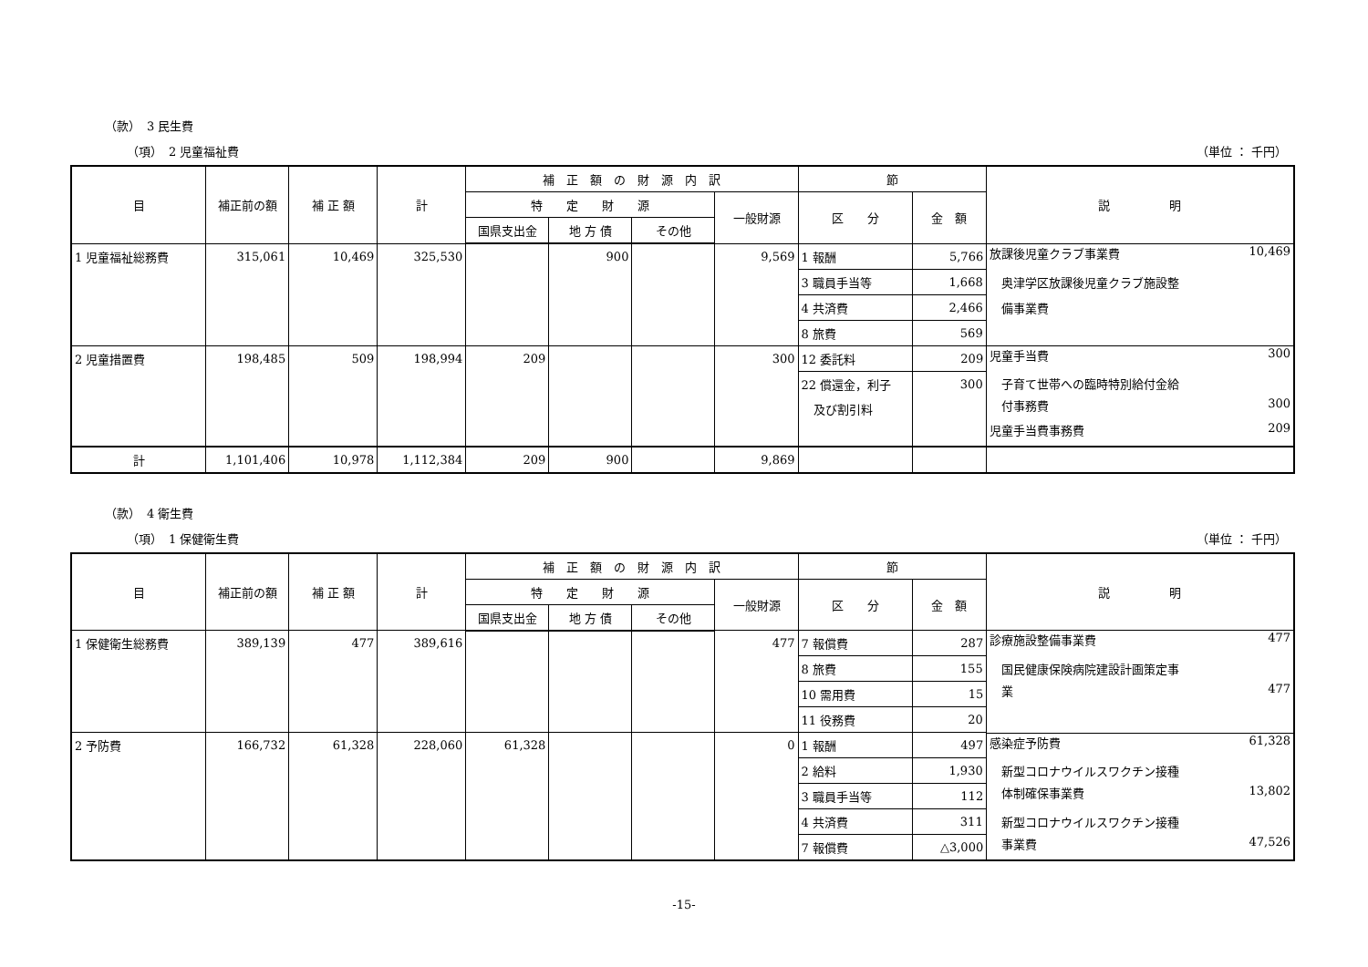（款）　3 民生費
（項）　2 児童福祉費 （単位 ： 千円）
| 目 | 補正前の額 | 補 正 額 | 計 | 補 正 額 の 財 源 内 訳 | | | | 節 | | 説 明 |
| --- | --- | --- | --- | --- | --- | --- | --- | --- | --- | --- |
| | | | | 特 定 財 源 | | | 一般財源 | 区 分 | 金 額 | |
| | | | | 国県支出金 | 地 方 債 | その他 | | | | |
| 1 児童福祉総務費 | 315,061 | 10,469 | 325,530 | | 900 | | 9,569 | 1 報酬 | 5,766 | 放課後児童クラブ事業費 10,469 |
| | | | | | | | | 3 職員手当等 | 1,668 | 奥津学区放課後児童クラブ施設整 |
| | | | | | | | | 4 共済費 | 2,466 | 備事業費 |
| | | | | | | | | 8 旅費 | 569 | |
| 2 児童措置費 | 198,485 | 509 | 198,994 | 209 | | | 300 | 12 委託料 | 209 | 児童手当費 300 |
| | | | | | | | | 22 償還金，利子 | 300 | 子育て世帯への臨時特別給付金給 |
| | | | | | | | | 及び割引料 | | 付事務費 300 |
| | | | | | | | | | | 児童手当費事務費 209 |
| 計 | 1,101,406 | 10,978 | 1,112,384 | 209 | 900 | | 9,869 | | | |
（款）　4 衛生費
（項）　1 保健衛生費 （単位 ： 千円）
| 目 | 補正前の額 | 補 正 額 | 計 | 補 正 額 の 財 源 内 訳 | | | | 節 | | 説 明 |
| --- | --- | --- | --- | --- | --- | --- | --- | --- | --- | --- |
| | | | | 特 定 財 源 | | | 一般財源 | 区 分 | 金 額 | |
| | | | | 国県支出金 | 地 方 債 | その他 | | | | |
| 1 保健衛生総務費 | 389,139 | 477 | 389,616 | | | | 477 | 7 報償費 | 287 | 診療施設整備事業費 477 |
| | | | | | | | | 8 旅費 | 155 | 国民健康保険病院建設計画策定事 |
| | | | | | | | | 10 需用費 | 15 | 業 477 |
| | | | | | | | | 11 役務費 | 20 | |
| 2 予防費 | 166,732 | 61,328 | 228,060 | 61,328 | | | 0 | 1 報酬 | 497 | 感染症予防費 61,328 |
| | | | | | | | | 2 給料 | 1,930 | 新型コロナウイルスワクチン接種 |
| | | | | | | | | 3 職員手当等 | 112 | 体制確保事業費 13,802 |
| | | | | | | | | 4 共済費 | 311 | 新型コロナウイルスワクチン接種 |
| | | | | | | | | 7 報償費 | △3,000 | 事業費 47,526 |
-15-